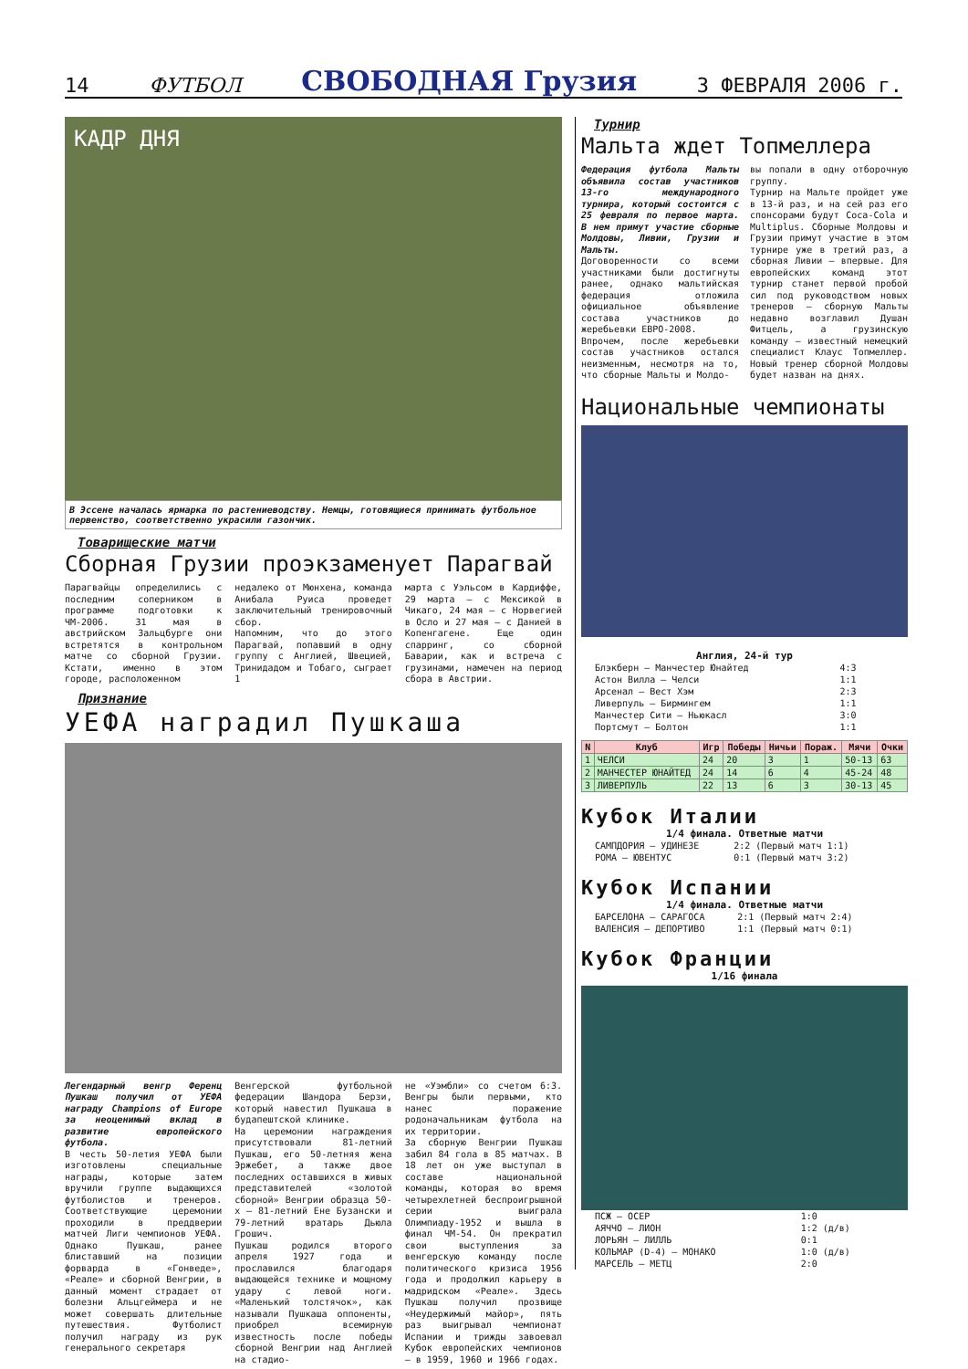14 ФУТБОЛ СВОБОДНАЯ Грузия 3 ФЕВРАЛЯ 2006 г.
КАДР ДНЯ
В Эссене началась ярмарка по растениеводству. Немцы, готовящиеся принимать футбольное первенство, соответственно украсили газончик.
Товарищеские матчи
Сборная Грузии проэкзаменует Парагвай
Парагвайцы определились с последним соперником в программе подготовки к ЧМ-2006. 31 мая в австрийском Зальцбурге они встретятся в контрольном матче со сборной Грузии. Кстати, именно в этом городе, расположенном
недалеко от Мюнхена, команда Анибала Руиса проведет заключительный тренировочный сбор.
Напомним, что до этого Парагвай, попавший в одну группу с Англией, Швецией, Тринидадом и Тобаго, сыграет 1
марта с Уэльсом в Кардиффе, 29 марта – с Мексикой в Чикаго, 24 мая – с Норвегией в Осло и 27 мая – с Данией в Копенгагене. Еще один спарринг, со сборной Баварии, как и встреча с грузинами, намечен на период сбора в Австрии.
Признание
УЕФА наградил Пушкаша
Легендарный венгр Ференц Пушкаш получил от УЕФА награду Champions of Europe за неоценимый вклад в развитие европейского футбола.
В честь 50-летия УЕФА были изготовлены специальные награды, которые затем вручили группе выдающихся футболистов и тренеров. Соответствующие церемонии проходили в преддверии матчей Лиги чемпионов УЕФА. Однако Пушкаш, ранее блиставший на позиции форварда в «Гонведе», «Реале» и сборной Венгрии, в данный момент страдает от болезни Альцгеймера и не может совершать длительные путешествия. Футболист получил награду из рук генерального секретаря
Венгерской футбольной федерации Шандора Берзи, который навестил Пушкаша в будапештской клинике.
На церемонии награждения присутствовали 81-летний Пушкаш, его 50-летняя жена Эржебет, а также двое последних оставшихся в живых представителей «золотой сборной» Венгрии образца 50-х – 81-летний Ене Бузански и 79-летний вратарь Дьюла Грошич.
Пушкаш родился второго апреля 1927 года и прославился благодаря выдающейся технике и мощному удару с левой ноги. «Маленький толстячок», как называли Пушкаша оппоненты, приобрел всемирную известность после победы сборной Венгрии над Англией на стадио-
не «Уэмбли» со счетом 6:3. Венгры были первыми, кто нанес поражение родоначальникам футбола на их территории.
За сборную Венгрии Пушкаш забил 84 гола в 85 матчах. В 18 лет он уже выступал в составе национальной команды, которая во время четырехлетней беспроигрышной серии выиграла Олимпиаду-1952 и вышла в финал ЧМ-54. Он прекратил свои выступления за венгерскую команду после политического кризиса 1956 года и продолжил карьеру в мадридском «Реале». Здесь Пушкаш получил прозвище «Неудержимый майор», пять раз выигрывал чемпионат Испании и трижды завоевал Кубок европейских чемпионов – в 1959, 1960 и 1966 годах.
Турнир
Мальта ждет Топмеллера
Федерация футбола Мальты объявила состав участников 13-го международного турнира, который состоится с 25 февраля по первое марта. В нем примут участие сборные Молдовы, Ливии, Грузии и Мальты.
Договоренности со всеми участниками были достигнуты ранее, однако мальтийская федерация отложила официальное объявление состава участников до жеребьевки ЕВРО-2008.
Впрочем, после жеребьевки состав участников остался неизменным, несмотря на то, что сборные Мальты и Молдо-
вы попали в одну отборочную группу.
Турнир на Мальте пройдет уже в 13-й раз, и на сей раз его спонсорами будут Coca-Cola и Multiplus. Сборные Молдовы и Грузии примут участие в этом турнире уже в третий раз, а сборная Ливии – впервые. Для европейских команд этот турнир станет первой пробой сил под руководством новых тренеров – сборную Мальты недавно возглавил Душан Фитцель, а грузинскую команду – известный немецкий специалист Клаус Топмеллер. Новый тренер сборной Молдовы будет назван на днях.
Национальные чемпионаты
Англия, 24-й тур
| Блэкберн – Манчестер Юнайтед | 4:3 |
| Астон Вилла – Челси | 1:1 |
| Арсенал – Вест Хэм | 2:3 |
| Ливерпуль – Бирмингем | 1:1 |
| Манчестер Сити – Ньюкасл | 3:0 |
| Портсмут – Болтон | 1:1 |
| N | Клуб | Игр | Победы | Ничьи | Пораж. | Мячи | Очки |
| --- | --- | --- | --- | --- | --- | --- | --- |
| 1 | ЧЕЛСИ | 24 | 20 | 3 | 1 | 50-13 | 63 |
| 2 | МАНЧЕСТЕР ЮНАЙТЕД | 24 | 14 | 6 | 4 | 45-24 | 48 |
| 3 | ЛИВЕРПУЛЬ | 22 | 13 | 6 | 3 | 30-13 | 45 |
Кубок Италии
1/4 финала. Ответные матчи
| САМПДОРИЯ – УДИНЕЗЕ | 2:2 (Первый матч 1:1) |
| РОМА – ЮВЕНТУС | 0:1 (Первый матч 3:2) |
Кубок Испании
1/4 финала. Ответные матчи
| БАРСЕЛОНА – САРАГОСА | 2:1 (Первый матч 2:4) |
| ВАЛЕНСИЯ – ДЕПОРТИВО | 1:1 (Первый матч 0:1) |
Кубок Франции
1/16 финала
| ПСЖ – ОСЕР | 1:0 |
| АЯЧЧО – ЛИОН | 1:2 (д/в) |
| ЛОРЬЯН – ЛИЛЛЬ | 0:1 |
| КОЛЬМАР (D-4) – МОНАКО | 1:0 (д/в) |
| МАРСЕЛЬ – МЕТЦ | 2:0 |